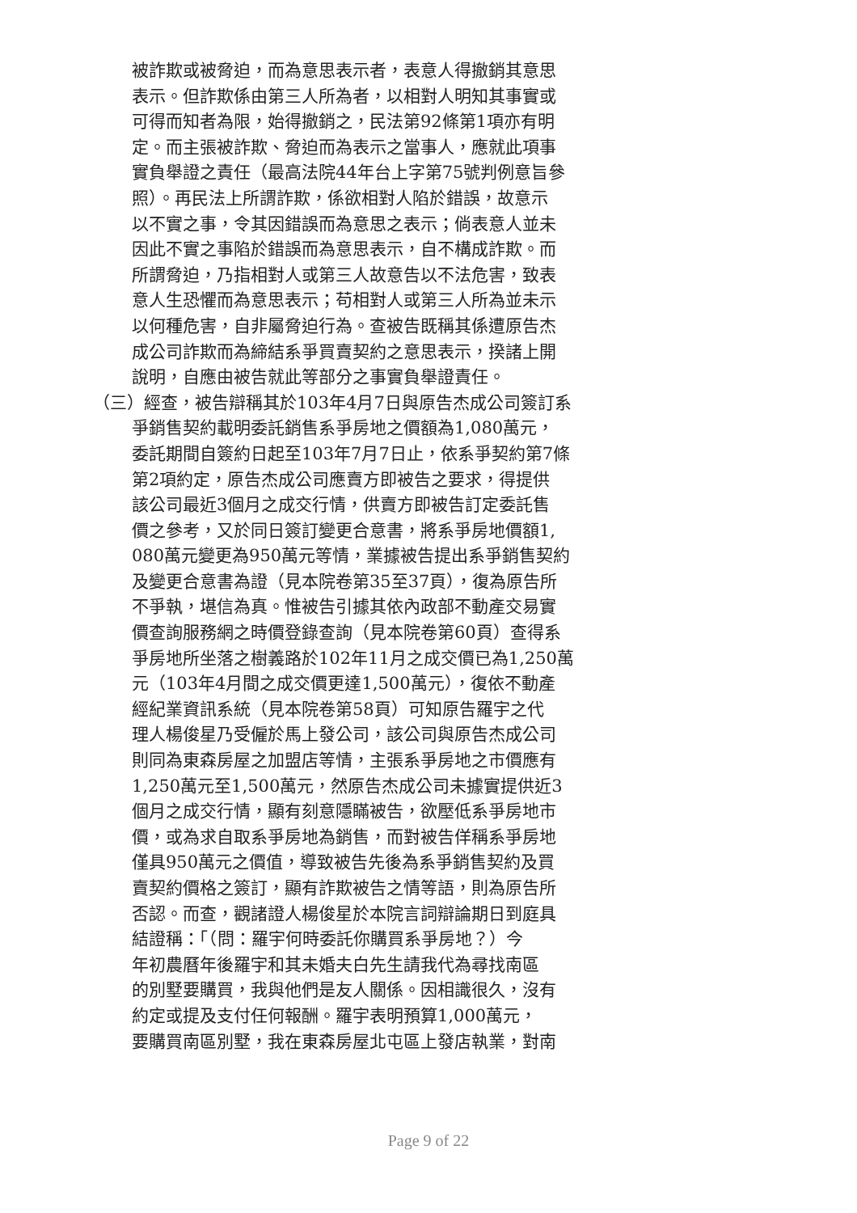被詐欺或被脅迫，而為意思表示者，表意人得撤銷其意思
表示。但詐欺係由第三人所為者，以相對人明知其事實或
可得而知者為限，始得撤銷之，民法第92條第1項亦有明
定。而主張被詐欺、脅迫而為表示之當事人，應就此項事
實負舉證之責任（最高法院44年台上字第75號判例意旨參
照）。再民法上所謂詐欺，係欲相對人陷於錯誤，故意示
以不實之事，令其因錯誤而為意思之表示；倘表意人並未
因此不實之事陷於錯誤而為意思表示，自不構成詐欺。而
所謂脅迫，乃指相對人或第三人故意告以不法危害，致表
意人生恐懼而為意思表示；苟相對人或第三人所為並未示
以何種危害，自非屬脅迫行為。查被告既稱其係遭原告杰
成公司詐欺而為締結系爭買賣契約之意思表示，揆諸上開
說明，自應由被告就此等部分之事實負舉證責任。
（三）經查，被告辯稱其於103年4月7日與原告杰成公司簽訂系
爭銷售契約載明委託銷售系爭房地之價額為1,080萬元，
委託期間自簽約日起至103年7月7日止，依系爭契約第7條
第2項約定，原告杰成公司應賣方即被告之要求，得提供
該公司最近3個月之成交行情，供賣方即被告訂定委託售
價之參考，又於同日簽訂變更合意書，將系爭房地價額1,
080萬元變更為950萬元等情，業據被告提出系爭銷售契約
及變更合意書為證（見本院卷第35至37頁），復為原告所
不爭執，堪信為真。惟被告引據其依內政部不動產交易實
價查詢服務網之時價登錄查詢（見本院卷第60頁）查得系
爭房地所坐落之樹義路於102年11月之成交價已為1,250萬
元（103年4月間之成交價更達1,500萬元），復依不動產
經紀業資訊系統（見本院卷第58頁）可知原告羅宇之代
理人楊俊星乃受僱於馬上發公司，該公司與原告杰成公司
則同為東森房屋之加盟店等情，主張系爭房地之市價應有
1,250萬元至1,500萬元，然原告杰成公司未據實提供近3
個月之成交行情，顯有刻意隱瞞被告，欲壓低系爭房地市
價，或為求自取系爭房地為銷售，而對被告佯稱系爭房地
僅具950萬元之價值，導致被告先後為系爭銷售契約及買
賣契約價格之簽訂，顯有詐欺被告之情等語，則為原告所
否認。而查，觀諸證人楊俊星於本院言詞辯論期日到庭具
結證稱：「（問：羅宇何時委託你購買系爭房地？）今
年初農曆年後羅宇和其未婚夫白先生請我代為尋找南區
的別墅要購買，我與他們是友人關係。因相識很久，沒有
約定或提及支付任何報酬。羅宇表明預算1,000萬元，
要購買南區別墅，我在東森房屋北屯區上發店執業，對南
Page 9 of 22